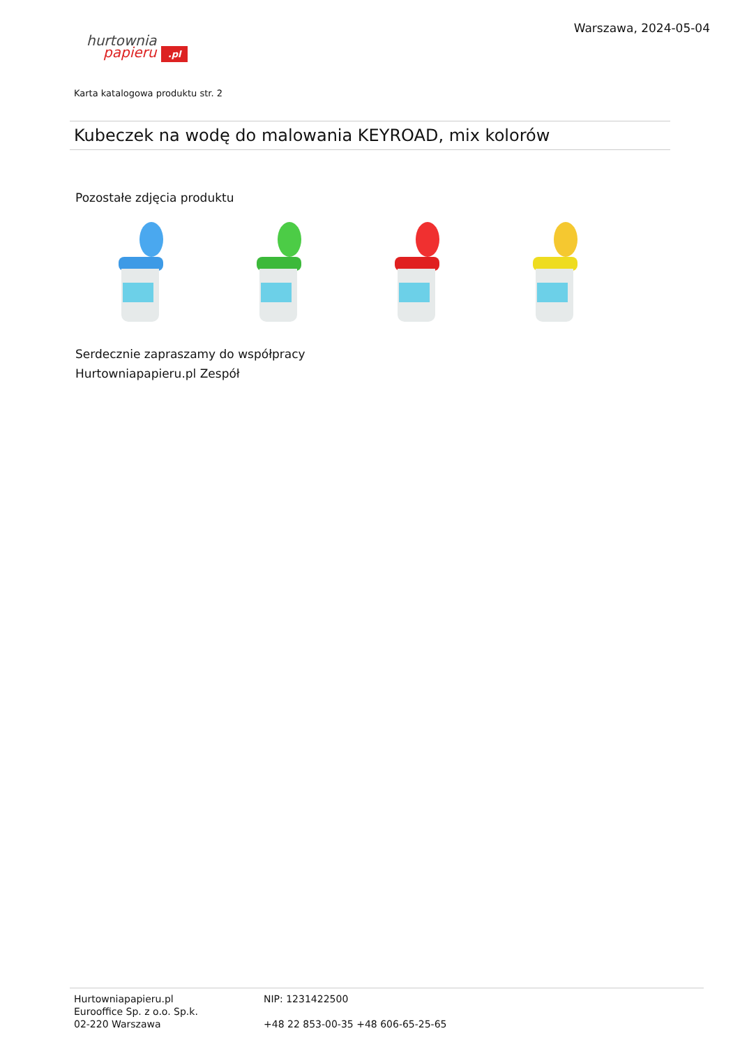hurtownia
papieru .pl
Warszawa, 2024-05-04
Karta katalogowa produktu str. 2
Kubeczek na wodę do malowania KEYROAD, mix kolorów
Pozostałe zdjęcia produktu
Serdecznie zapraszamy do współpracy
Hurtowniapapieru.pl Zespół
Hurtowniapapieru.pl
Eurooffice Sp. z o.o. Sp.k.
02-220 Warszawa
NIP: 1231422500
+48 22 853-00-35 +48 606-65-25-65